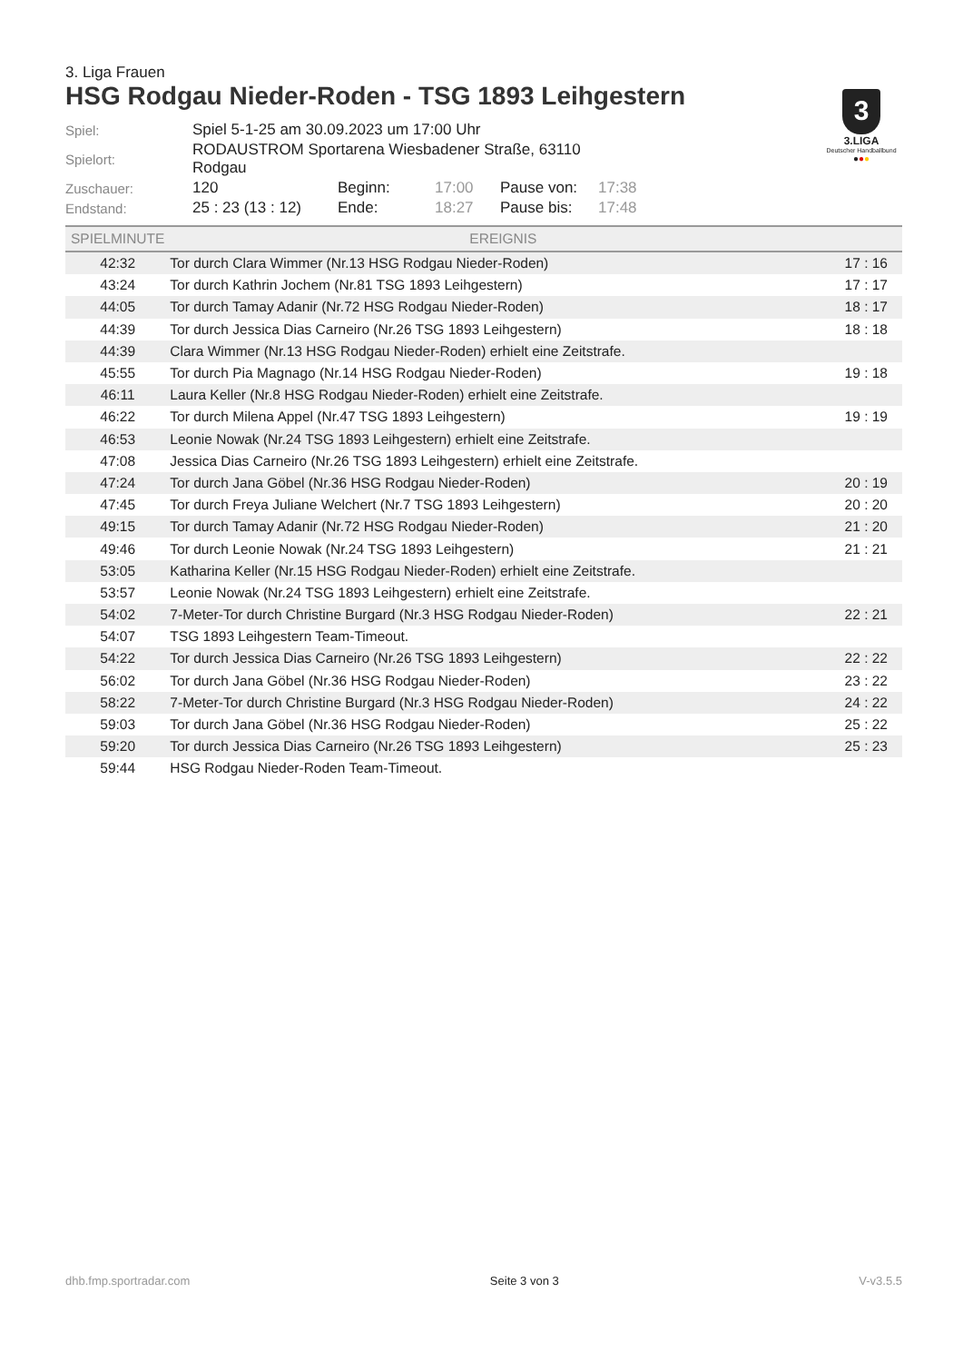3. Liga Frauen
HSG Rodgau Nieder-Roden - TSG 1893 Leihgestern
3
3.LIGA
Deutscher Handballbund
●●●
| Spiel: | Spiel 5-1-25 am 30.09.2023 um 17:00 Uhr | | | | |
| Spielort: | RODAUSTROM Sportarena Wiesbadener Straße, 63110 Rodgau | | | | |
| Zuschauer: | 120 | Beginn: | 17:00 | Pause von: | 17:38 |
| Endstand: | 25 : 23 (13 : 12) | Ende: | 18:27 | Pause bis: | 17:48 |
| SPIELMINUTE | EREIGNIS | |
| --- | --- | --- |
| 42:32 | Tor durch Clara Wimmer (Nr.13 HSG Rodgau Nieder-Roden) | 17 : 16 |
| 43:24 | Tor durch Kathrin Jochem (Nr.81 TSG 1893 Leihgestern) | 17 : 17 |
| 44:05 | Tor durch Tamay Adanir (Nr.72 HSG Rodgau Nieder-Roden) | 18 : 17 |
| 44:39 | Tor durch Jessica Dias Carneiro (Nr.26 TSG 1893 Leihgestern) | 18 : 18 |
| 44:39 | Clara Wimmer (Nr.13 HSG Rodgau Nieder-Roden) erhielt eine Zeitstrafe. | |
| 45:55 | Tor durch Pia Magnago (Nr.14 HSG Rodgau Nieder-Roden) | 19 : 18 |
| 46:11 | Laura Keller (Nr.8 HSG Rodgau Nieder-Roden) erhielt eine Zeitstrafe. | |
| 46:22 | Tor durch Milena Appel (Nr.47 TSG 1893 Leihgestern) | 19 : 19 |
| 46:53 | Leonie Nowak (Nr.24 TSG 1893 Leihgestern) erhielt eine Zeitstrafe. | |
| 47:08 | Jessica Dias Carneiro (Nr.26 TSG 1893 Leihgestern) erhielt eine Zeitstrafe. | |
| 47:24 | Tor durch Jana Göbel (Nr.36 HSG Rodgau Nieder-Roden) | 20 : 19 |
| 47:45 | Tor durch Freya Juliane Welchert (Nr.7 TSG 1893 Leihgestern) | 20 : 20 |
| 49:15 | Tor durch Tamay Adanir (Nr.72 HSG Rodgau Nieder-Roden) | 21 : 20 |
| 49:46 | Tor durch Leonie Nowak (Nr.24 TSG 1893 Leihgestern) | 21 : 21 |
| 53:05 | Katharina Keller (Nr.15 HSG Rodgau Nieder-Roden) erhielt eine Zeitstrafe. | |
| 53:57 | Leonie Nowak (Nr.24 TSG 1893 Leihgestern) erhielt eine Zeitstrafe. | |
| 54:02 | 7-Meter-Tor durch Christine Burgard (Nr.3 HSG Rodgau Nieder-Roden) | 22 : 21 |
| 54:07 | TSG 1893 Leihgestern Team-Timeout. | |
| 54:22 | Tor durch Jessica Dias Carneiro (Nr.26 TSG 1893 Leihgestern) | 22 : 22 |
| 56:02 | Tor durch Jana Göbel (Nr.36 HSG Rodgau Nieder-Roden) | 23 : 22 |
| 58:22 | 7-Meter-Tor durch Christine Burgard (Nr.3 HSG Rodgau Nieder-Roden) | 24 : 22 |
| 59:03 | Tor durch Jana Göbel (Nr.36 HSG Rodgau Nieder-Roden) | 25 : 22 |
| 59:20 | Tor durch Jessica Dias Carneiro (Nr.26 TSG 1893 Leihgestern) | 25 : 23 |
| 59:44 | HSG Rodgau Nieder-Roden Team-Timeout. | |
dhb.fmp.sportradar.com Seite 3 von 3 V-v3.5.5